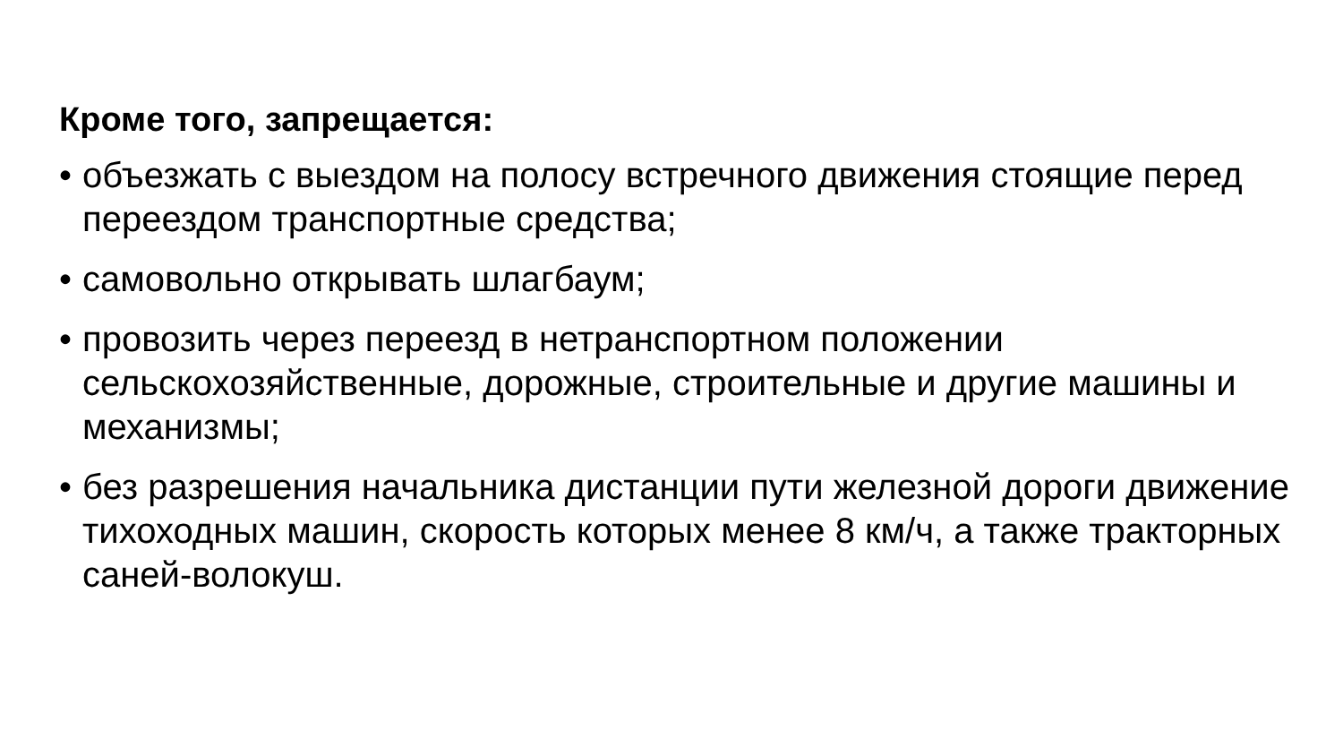Кроме того, запрещается:
• объезжать с выездом на полосу встречного движения стоящие перед переездом транспортные средства;
• самовольно открывать шлагбаум;
• провозить через переезд в нетранспортном положении сельскохозяйственные, дорожные, строительные и другие машины и механизмы;
• без разрешения начальника дистанции пути железной дороги движение тихоходных машин, скорость которых менее 8 км/ч, а также тракторных саней-волокуш.